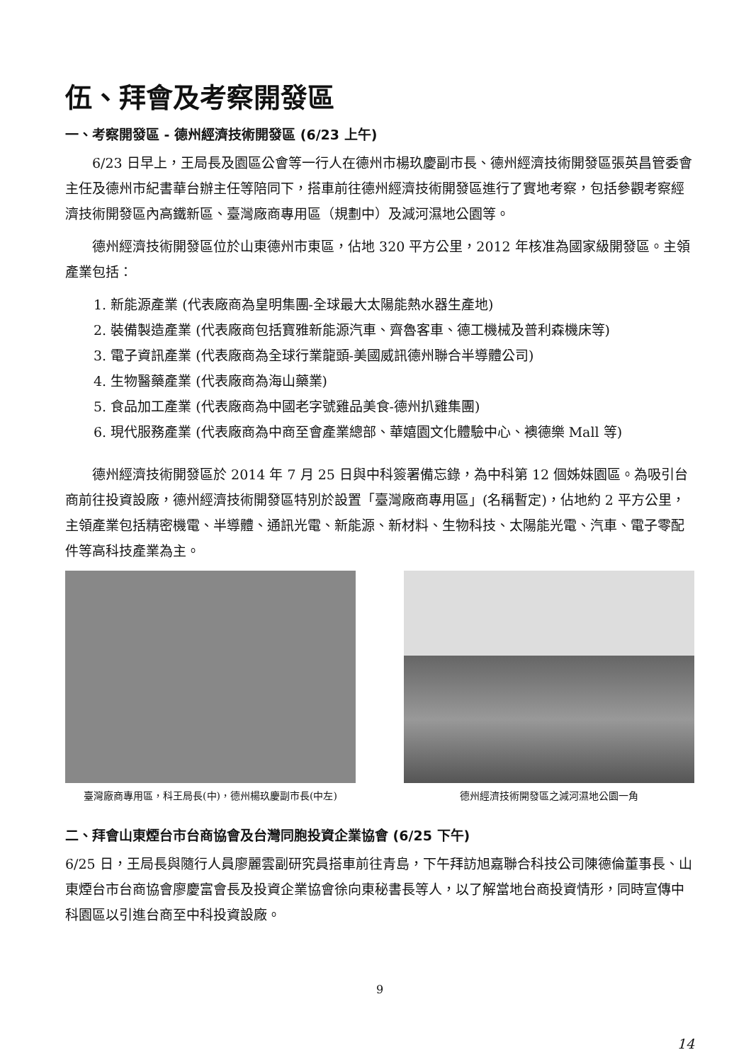伍、拜會及考察開發區
一、考察開發區 - 德州經濟技術開發區 (6/23 上午)
6/23 日早上，王局長及園區公會等一行人在德州市楊玖慶副市長、德州經濟技術開發區張英昌管委會主任及德州市紀書華台辦主任等陪同下，搭車前往德州經濟技術開發區進行了實地考察，包括參觀考察經濟技術開發區內高鐵新區、臺灣廠商專用區（規劃中）及減河濕地公園等。
德州經濟技術開發區位於山東德州市東區，佔地 320 平方公里，2012 年核准為國家級開發區。主領產業包括：
1. 新能源產業 (代表廠商為皇明集團-全球最大太陽能熱水器生產地)
2. 裝備製造產業 (代表廠商包括寶雅新能源汽車、齊魯客車、德工機械及普利森機床等)
3. 電子資訊產業 (代表廠商為全球行業龍頭-美國威訊德州聯合半導體公司)
4. 生物醫藥產業 (代表廠商為海山藥業)
5. 食品加工產業 (代表廠商為中國老字號雞品美食-德州扒雞集團)
6. 現代服務產業 (代表廠商為中商至會產業總部、華嬉園文化體驗中心、襖德樂 Mall 等)
德州經濟技術開發區於 2014 年 7 月 25 日與中科簽署備忘錄，為中科第 12 個姊妹園區。為吸引台商前往投資設廠，德州經濟技術開發區特別於設置「臺灣廠商專用區」(名稱暫定)，佔地約 2 平方公里，主領產業包括精密機電、半導體、通訊光電、新能源、新材料、生物科技、太陽能光電、汽車、電子零配件等高科技產業為主。
臺灣廠商專用區，科王局長(中)，德州楊玖慶副市長(中左) 德州經濟技術開發區之減河濕地公園一角
二、拜會山東煙台市台商協會及台灣同胞投資企業協會 (6/25 下午)
6/25 日，王局長與隨行人員廖麗雲副研究員搭車前往青島，下午拜訪旭嘉聯合科技公司陳德倫董事長、山東煙台市台商協會廖慶富會長及投資企業協會徐向東秘書長等人，以了解當地台商投資情形，同時宣傳中科園區以引進台商至中科投資設廠。
9
14